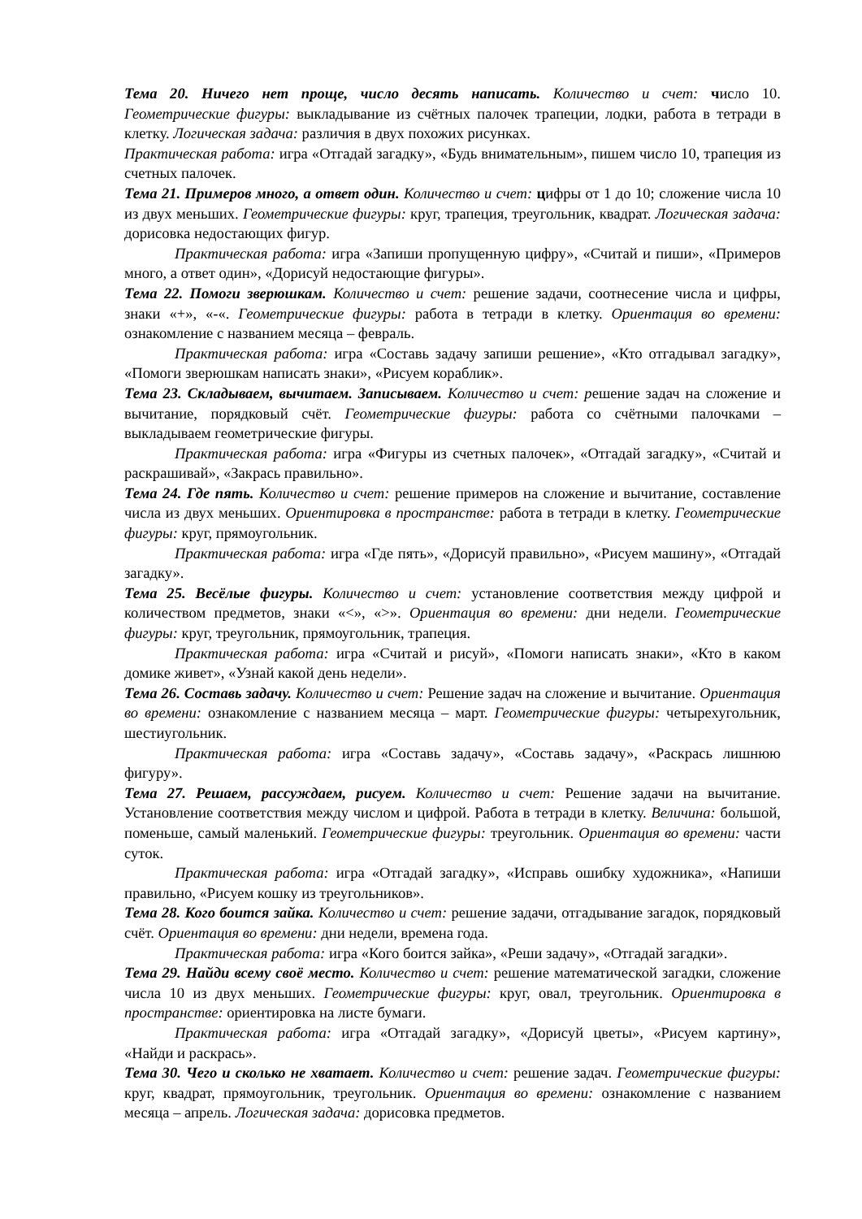Тема 20. Ничего нет проще, число десять написать. Количество и счет: число 10. Геометрические фигуры: выкладывание из счётных палочек трапеции, лодки, работа в тетради в клетку. Логическая задача: различия в двух похожих рисунках.
Практическая работа: игра «Отгадай загадку», «Будь внимательным», пишем число 10, трапеция из счетных палочек.
Тема 21. Примеров много, а ответ один. Количество и счет: цифры от 1 до 10; сложение числа 10 из двух меньших. Геометрические фигуры: круг, трапеция, треугольник, квадрат. Логическая задача: дорисовка недостающих фигур.
Практическая работа: игра «Запиши пропущенную цифру», «Считай и пиши», «Примеров много, а ответ один», «Дорисуй недостающие фигуры».
Тема 22. Помоги зверюшкам. Количество и счет: решение задачи, соотнесение числа и цифры, знаки «+», «-«. Геометрические фигуры: работа в тетради в клетку. Ориентация во времени: ознакомление с названием месяца – февраль.
Практическая работа: игра «Составь задачу запиши решение», «Кто отгадывал загадку», «Помоги зверюшкам написать знаки», «Рисуем кораблик».
Тема 23. Складываем, вычитаем. Записываем. Количество и счет: решение задач на сложение и вычитание, порядковый счёт. Геометрические фигуры: работа со счётными палочками – выкладываем геометрические фигуры.
Практическая работа: игра «Фигуры из счетных палочек», «Отгадай загадку», «Считай и раскрашивай», «Закрась правильно».
Тема 24. Где пять. Количество и счет: решение примеров на сложение и вычитание, составление числа из двух меньших. Ориентировка в пространстве: работа в тетради в клетку. Геометрические фигуры: круг, прямоугольник.
Практическая работа: игра «Где пять», «Дорисуй правильно», «Рисуем машину», «Отгадай загадку».
Тема 25. Весёлые фигуры. Количество и счет: установление соответствия между цифрой и количеством предметов, знаки «<», «>». Ориентация во времени: дни недели. Геометрические фигуры: круг, треугольник, прямоугольник, трапеция.
Практическая работа: игра «Считай и рисуй», «Помоги написать знаки», «Кто в каком домике живет», «Узнай какой день недели».
Тема 26. Составь задачу. Количество и счет: Решение задач на сложение и вычитание. Ориентация во времени: ознакомление с названием месяца – март. Геометрические фигуры: четырехугольник, шестиугольник.
Практическая работа: игра «Составь задачу», «Составь задачу», «Раскрась лишнюю фигуру».
Тема 27. Решаем, рассуждаем, рисуем. Количество и счет: Решение задачи на вычитание. Установление соответствия между числом и цифрой. Работа в тетради в клетку. Величина: большой, поменьше, самый маленький. Геометрические фигуры: треугольник. Ориентация во времени: части суток.
Практическая работа: игра «Отгадай загадку», «Исправь ошибку художника», «Напиши правильно, «Рисуем кошку из треугольников».
Тема 28. Кого боится зайка. Количество и счет: решение задачи, отгадывание загадок, порядковый счёт. Ориентация во времени: дни недели, времена года.
Практическая работа: игра «Кого боится зайка», «Реши задачу», «Отгадай загадки».
Тема 29. Найди всему своё место. Количество и счет: решение математической загадки, сложение числа 10 из двух меньших. Геометрические фигуры: круг, овал, треугольник. Ориентировка в пространстве: ориентировка на листе бумаги.
Практическая работа: игра «Отгадай загадку», «Дорисуй цветы», «Рисуем картину», «Найди и раскрась».
Тема 30. Чего и сколько не хватает. Количество и счет: решение задач. Геометрические фигуры: круг, квадрат, прямоугольник, треугольник. Ориентация во времени: ознакомление с названием месяца – апрель. Логическая задача: дорисовка предметов.